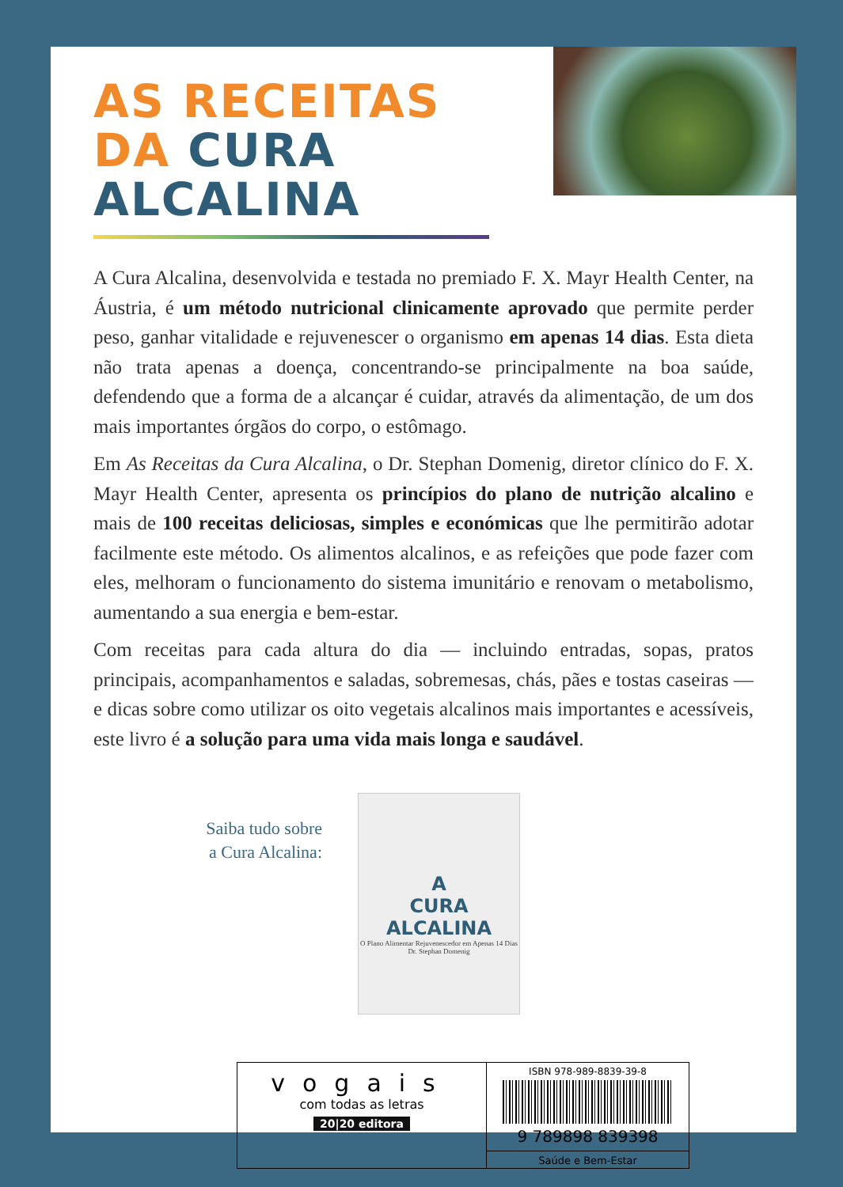AS RECEITAS
DA CURA ALCALINA
A Cura Alcalina, desenvolvida e testada no premiado F. X. Mayr Health Center, na Áustria, é um método nutricional clinicamente aprovado que permite perder peso, ganhar vitalidade e rejuvenescer o organismo em apenas 14 dias. Esta dieta não trata apenas a doença, concentrando-se principalmente na boa saúde, defendendo que a forma de a alcançar é cuidar, através da alimentação, de um dos mais importantes órgãos do corpo, o estômago.
Em As Receitas da Cura Alcalina, o Dr. Stephan Domenig, diretor clínico do F. X. Mayr Health Center, apresenta os princípios do plano de nutrição alcalino e mais de 100 receitas deliciosas, simples e económicas que lhe permitirão adotar facilmente este método. Os alimentos alcalinos, e as refeições que pode fazer com eles, melhoram o funcionamento do sistema imunitário e renovam o metabolismo, aumentando a sua energia e bem-estar.
Com receitas para cada altura do dia — incluindo entradas, sopas, pratos principais, acompanhamentos e saladas, sobremesas, chás, pães e tostas caseiras — e dicas sobre como utilizar os oito vegetais alcalinos mais importantes e acessíveis, este livro é a solução para uma vida mais longa e saudável.
Saiba tudo sobre
a Cura Alcalina:
A
CURA
ALCALINA
O Plano Alimentar Rejuvenescedor em Apenas 14 Dias
Dr. Stephan Domenig
vogais
com todas as letras
20|20 editora
ISBN 978-989-8839-39-8
9 789898 839398
Saúde e Bem-Estar